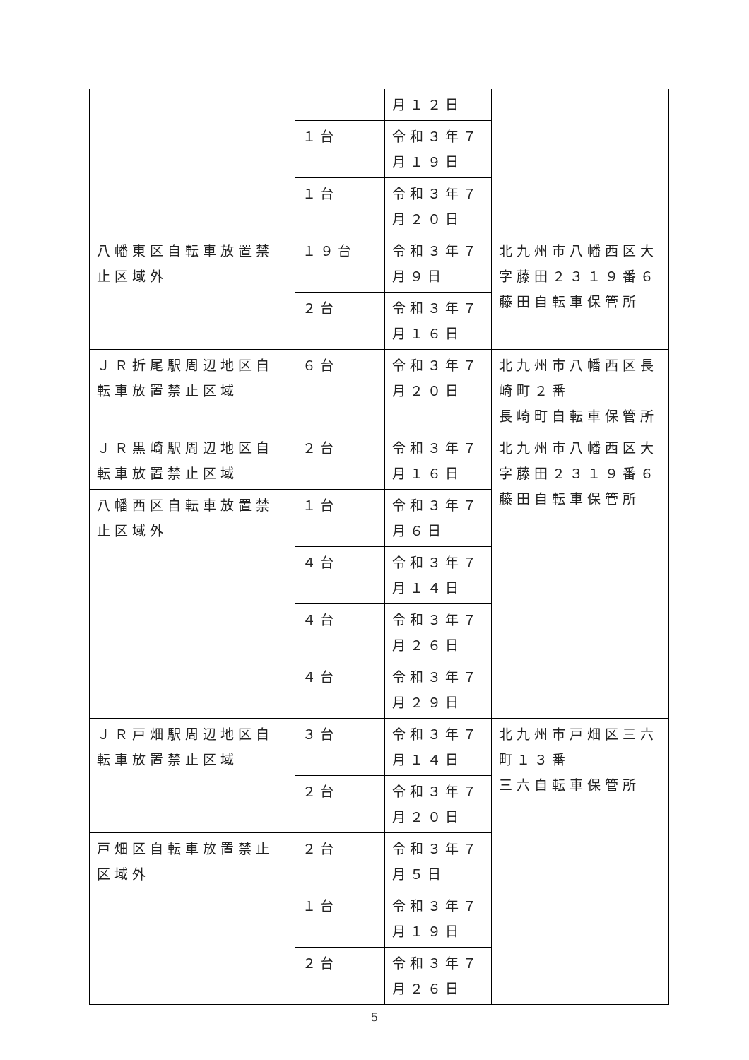| | | 月１２日 | |
| | １台 | 令和３年７月１９日 | |
| | １台 | 令和３年７月２０日 | |
| 八幡東区自転車放置禁止区域外 | １９台 | 令和３年７月９日 | 北九州市八幡西区大字藤田２３１９番６ 藤田自転車保管所 |
| | ２台 | 令和３年７月１６日 | |
| ＪＲ折尾駅周辺地区自転車放置禁止区域 | ６台 | 令和３年７月２０日 | 北九州市八幡西区長崎町２番 長崎町自転車保管所 |
| ＪＲ黒崎駅周辺地区自転車放置禁止区域 | ２台 | 令和３年７月１６日 | 北九州市八幡西区大字藤田２３１９番６ 藤田自転車保管所 |
| 八幡西区自転車放置禁止区域外 | １台 | 令和３年７月６日 | |
| | ４台 | 令和３年７月１４日 | |
| | ４台 | 令和３年７月２６日 | |
| | ４台 | 令和３年７月２９日 | |
| ＪＲ戸畑駅周辺地区自転車放置禁止区域 | ３台 | 令和３年７月１４日 | 北九州市戸畑区三六町１３番 三六自転車保管所 |
| | ２台 | 令和３年７月２０日 | |
| 戸畑区自転車放置禁止区域外 | ２台 | 令和３年７月５日 | |
| | １台 | 令和３年７月１９日 | |
| | ２台 | 令和３年７月２６日 | |
5